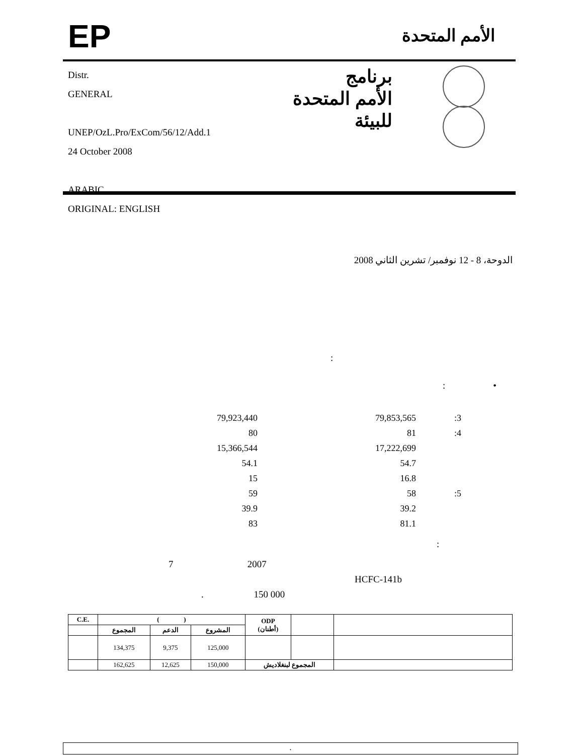EP الأمم المتحدة
Distr.
GENERAL
UNEP/OzL.Pro/ExCom/56/12/Add.1
24 October 2008
ARABIC
ORIGINAL: ENGLISH
برنامج
الأمم المتحدة
للبيئة
الدوحة، 8 - 12 نوفمبر/ تشرين الثاني 2008
:
: •
79,923,440 79,853,565:3
80 81:4
15,366,544 17,222,699
54.1 54.7
15 16.8
59 58:5
39.9 39.2
83 81.1
:
7 2007
HCFC-141b
. 150 000
| C.E. | ( ) | | | ODP (أطنان) | | |
| --- | --- | --- | --- | --- | --- | --- |
| | المجموع | الدعم | المشروع | | | |
| | 134,375 | 9,375 | 125,000 | | | |
| | 162,625 | 12,625 | 150,000 | المجموع لبنغلاديش | | |
.